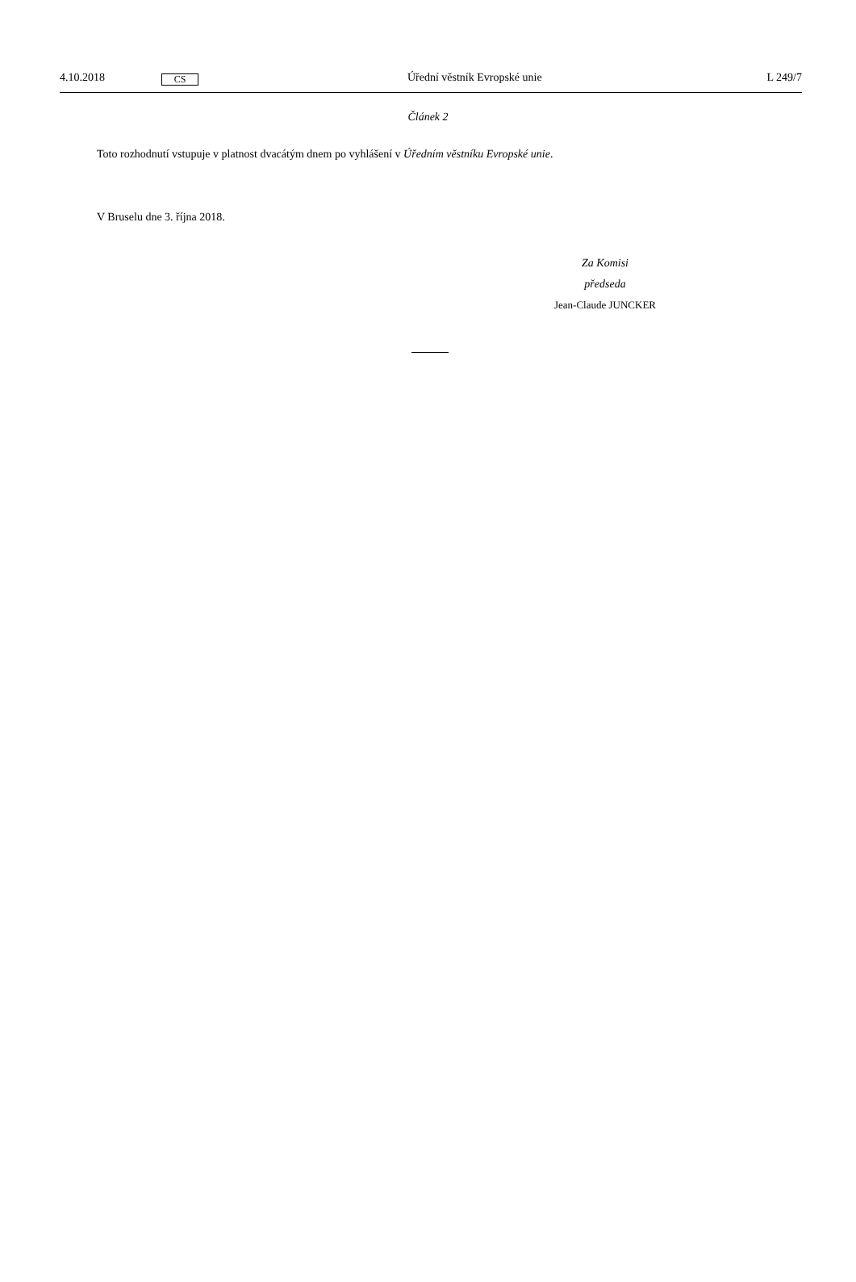4.10.2018 CS Úřední věstník Evropské unie L 249/7
Článek 2
Toto rozhodnutí vstupuje v platnost dvacátým dnem po vyhlášení v Úředním věstníku Evropské unie.
V Bruselu dne 3. října 2018.
Za Komisi
předseda
Jean-Claude JUNCKER